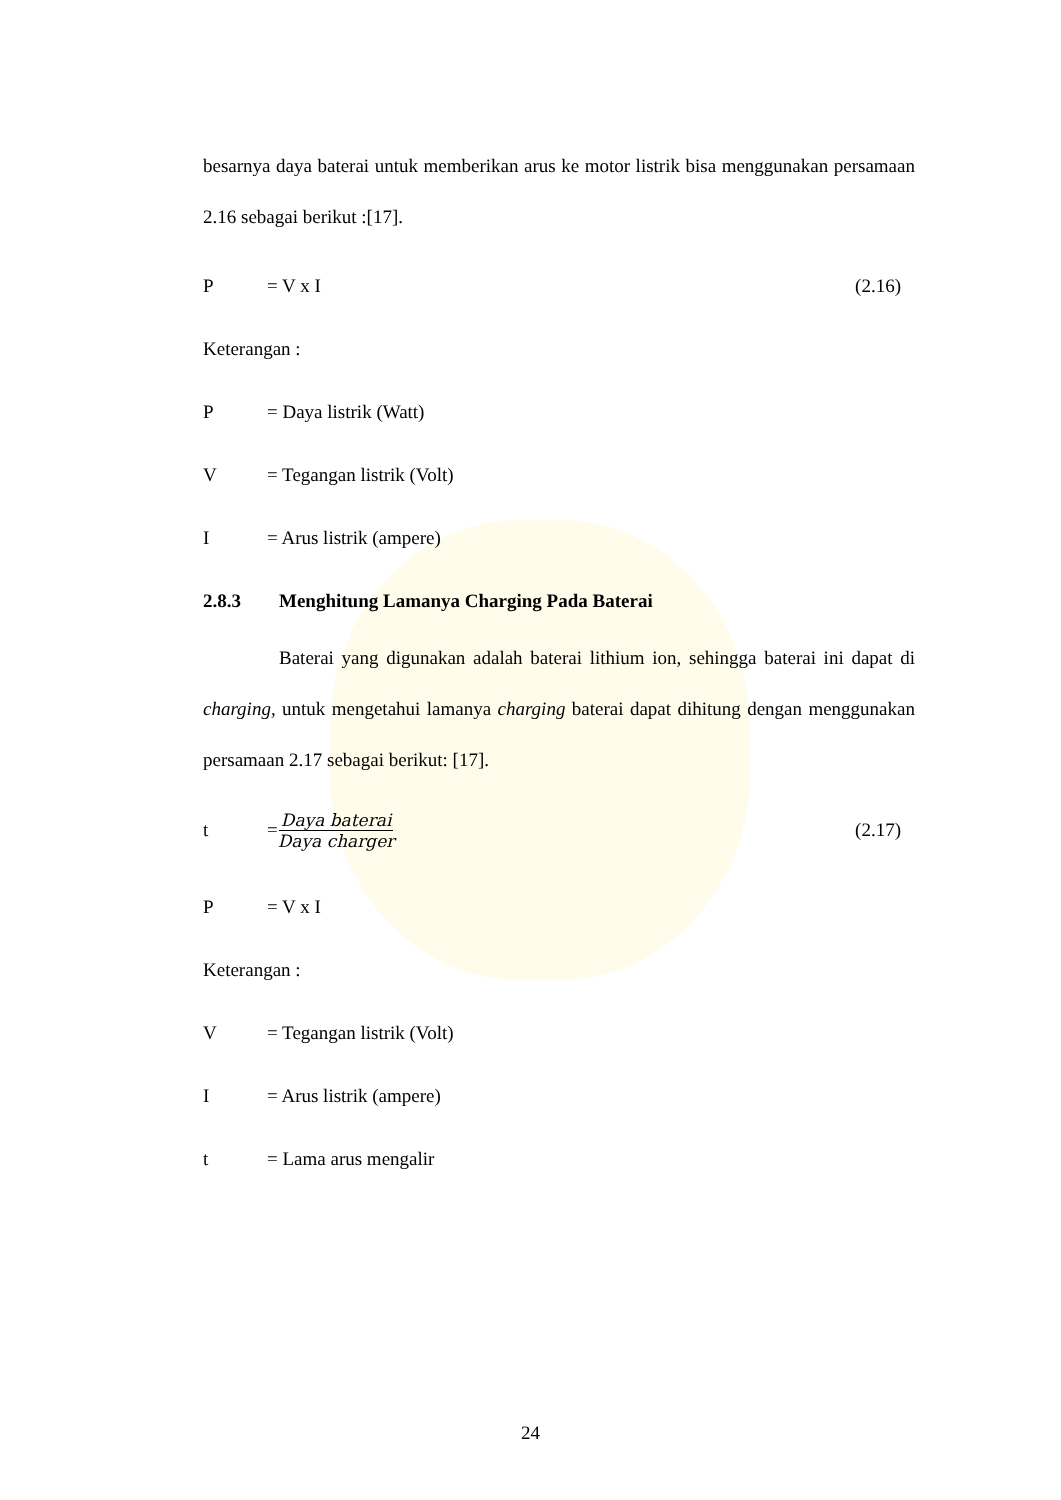besarnya daya baterai untuk memberikan arus ke motor listrik bisa menggunakan persamaan 2.16 sebagai berikut :[17].
P = V x I (2.16)
Keterangan :
P = Daya listrik (Watt)
V = Tegangan listrik (Volt)
I = Arus listrik (ampere)
2.8.3 Menghitung Lamanya Charging Pada Baterai
Baterai yang digunakan adalah baterai lithium ion, sehingga baterai ini dapat di charging, untuk mengetahui lamanya charging baterai dapat dihitung dengan menggunakan persamaan 2.17 sebagai berikut: [17].
t = Daya baterai Daya charger (2.17)
P = V x I
Keterangan :
V = Tegangan listrik (Volt)
I = Arus listrik (ampere)
t = Lama arus mengalir
24